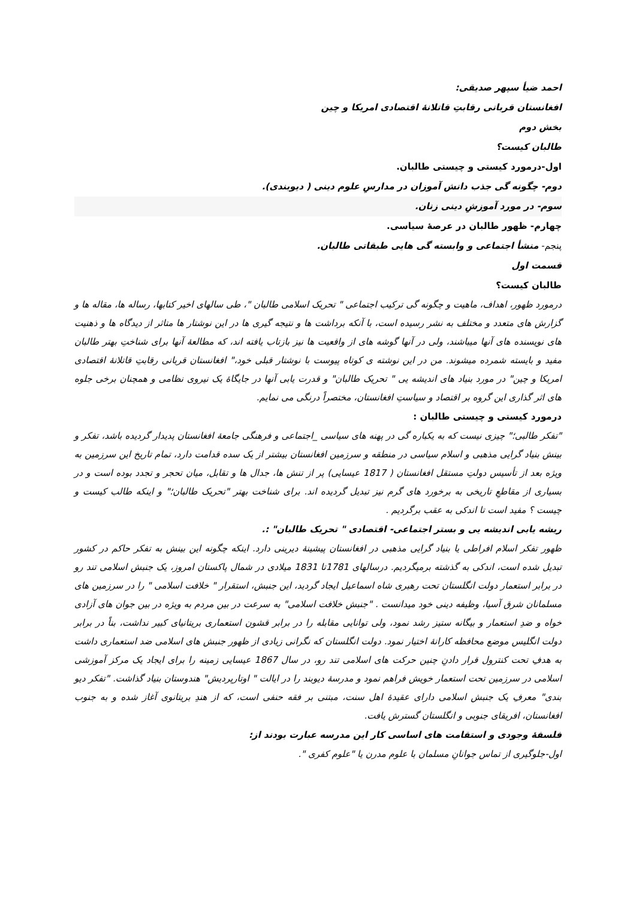احمد ضیأ سپهر صدیقی:
افغانستان قربانی رقابتِ قاتلانهٔ اقتصادی امریکا و چین
بخش دوم
طالبان کیست؟
اول-درمورد کیستی و چیستی طالبان.
دوم- چگونه گی جذب دانش آموزان در مدارسِ علوم دینی ( دیوبندی).
سوم- در مورد آموزشِ دینی زنان.
چهارم- ظهور طالبان در عرصهٔ سیاسی.
پنجم- منشأ اجتماعی و وابسته گی هایی طبقاتی طالبان.
قسمت اول
طالبان کیست؟
درمورد ظهور، اهداف، ماهیت و چگونه گی ترکیب اجتماعی " تحریک اسلامی طالبان "، طی سالهای اخیر کتابها، رساله ها، مقاله ها و گزارش های متعدد و مختلف به نشر رسیده است، با آنکه برداشت ها و نتیجه گیری ها در این نوشتار ها متاثر از دیدگاه ها و ذهنیت های نویسنده های آنها میباشند، ولی در آنها گوشه های از واقعیت ها نیز بازتاب یافته اند، که مطالعهٔ آنها برای شناختِ بهتر طالبان مفید و بایسته شمرده میشوند. من در این نوشته ی کوتاه پیوست با نوشتار قبلی خود،" افغانستان قربانی رقابتِ قاتلانهٔ اقتصادی امریکا و چین" در مورد بنیاد های اندیشه یی " تحریک طالبان" و قدرت یابی آنها در جایگاهٔ یک نیروی نظامی و همچنان برخی جلوه های اثر گذاری این گروه بر اقتصاد و سیاستِ افغانستان، مختصراً درنگی می نمایم.
درمورد کیستی و چیستی طالبان :
"تفکر طالبی؛" چیزی نیست که به یکباره گی در پهنه های سیاسی _اجتماعی و فرهنگی جامعهٔ افغانستان پدیدار گردیده باشد، تفکر و بینش بنیاد گرایی مذهبی و اسلام سیاسی در منطقه و سرزمین افغانستان بیشتر از یک سده قدامت دارد، تمام تاریخ این سرزمین به ویژه بعد از تأسیس دولتِ مستقل افغانستان ( 1817 عیسایی) پر از تنش ها، جدال ها و تقابل، میان تحجر و تجدد بوده است و در بسیاری از مقاطعِ تاریخی به برخورد های گرم نیز تبدیل گردیده اند. برای شناخت بهتر "تحریک طالبان؛" و اینکه طالب کیست و چیست ؟ مفید است تا اندکی به عقب برگردیم .
ریشه یابی اندیشه یی و بستر اجتماعی- اقتصادی " تحریک طالبان" :.
ظهور تفکر اسلام افراطی یا بنیاد گرایی مذهبی در افغانستان پیشینهٔ دیرینی دارد. اینکه چگونه این بینش به تفکر حاکم در کشور تبدیل شده است، اندکی به گذشته برمیگردیم. درسالهای 1781تا 1831 میلادی در شمال پاکستان امروز، یک جنبش اسلامی تند رو در برابر استعمار دولت انگلستان تحت رهبری شاه اسماعیل ایجاد گردید، این جنبش، استقرار " خلافت اسلامی " را در سرزمین های مسلمانان شرق آسیا، وظیفه دینی خود میدانست . "جنبش خلافت اسلامی" به سرعت در بین مردم به ویژه در بین جوان های آزادی خواه و ضدِ استعمار و بیگانه ستیز رشد نمود، ولی توانایی مقابله را در برابر قشون استعماری بریتانیای کبیر نداشت، بناً در برابر دولت انگلیس موضع محافظه کارانهٔ اختیار نمود. دولت انگلستان که نگرانی زیادی از ظهور جنبش های اسلامی ضد استعماری داشت به هدفِ تحت کنترول قرار دادنِ چنین حرکت های اسلامی تند رو، در سال 1867 عیسایی زمینه را برای ایجاد یک مرکز آموزشی اسلامی در سرزمین تحت استعمار خویش فراهم نمود و مدرسهٔ دیوبند را در ایالت " اوتارپردیش" هندوستان بنیاد گذاشت. "تفکر دیو بندی" معرفِ یک جنبش اسلامی دارای عقیدهٔ اهل سنت، مبتنی بر فقه حنفی است، که از هندِ بریتانوی آغاز شده و به جنوب افغانستان، افریقای جنوبی و انگلستان گسترش یافت.
فلسفهٔ وجودی و استقامت های اساسی کار این مدرسه عبارت بودند از:
اول-جلوگیری از تماس جوانانِ مسلمان با علوم مدرن یا "علوم کفری ".